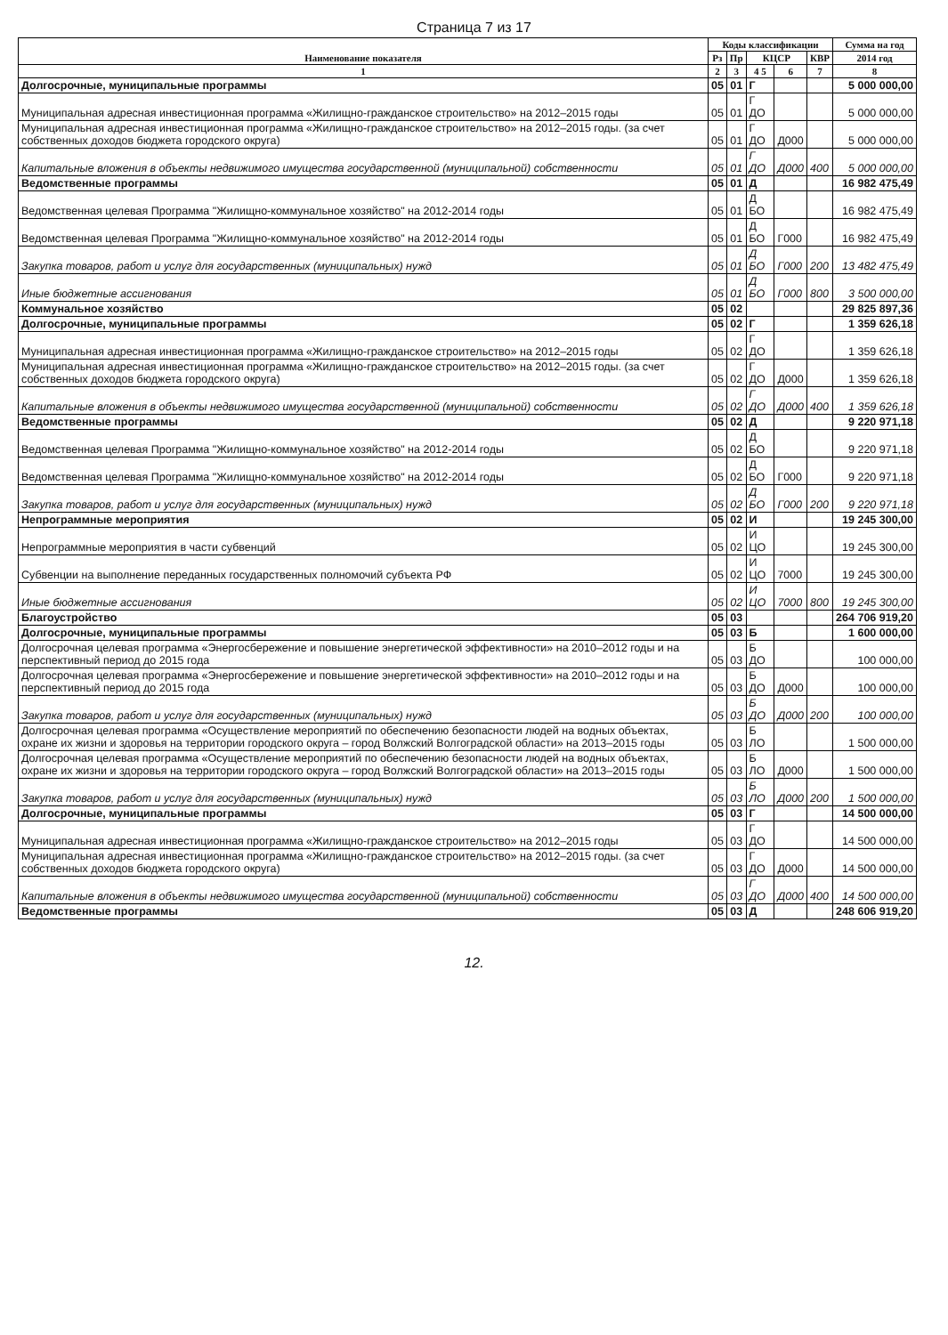Страница 7 из 17
| Наименование показателя | Коды классификации | | | | | Сумма на год |
| --- | --- | --- | --- | --- | --- | --- |
| | Рз | Пр | КЦСР | | КВР | 2014 год |
| 1 | 2 | 3 | 4 5 | 6 | 7 | 8 |
| Долгосрочные, муниципальные программы | 05 | 01 | Г | | | 5 000 000,00 |
| Муниципальная адресная инвестиционная программа «Жилищно-гражданское строительство» на 2012–2015 годы | 05 | 01 | Г ДО | | | 5 000 000,00 |
| Муниципальная адресная инвестиционная программа «Жилищно-гражданское строительство» на 2012–2015 годы. (за счет собственных доходов бюджета городского округа) | 05 | 01 | Г ДО | Д000 | | 5 000 000,00 |
| Капитальные вложения в объекты недвижимого имущества государственной (муниципальной) собственности | 05 | 01 | Г ДО | Д000 | 400 | 5 000 000,00 |
| Ведомственные программы | 05 | 01 | Д | | | 16 982 475,49 |
| Ведомственная целевая Программа "Жилищно-коммунальное хозяйство" на 2012-2014 годы | 05 | 01 | Д БО | | | 16 982 475,49 |
| Ведомственная целевая Программа "Жилищно-коммунальное хозяйство" на 2012-2014 годы | 05 | 01 | Д БО | Г000 | | 16 982 475,49 |
| Закупка товаров, работ и услуг для государственных (муниципальных) нужд | 05 | 01 | Д БО | Г000 | 200 | 13 482 475,49 |
| Иные бюджетные ассигнования | 05 | 01 | Д БО | Г000 | 800 | 3 500 000,00 |
| Коммунальное хозяйство | 05 | 02 | | | | 29 825 897,36 |
| Долгосрочные, муниципальные программы | 05 | 02 | Г | | | 1 359 626,18 |
| Муниципальная адресная инвестиционная программа «Жилищно-гражданское строительство» на 2012–2015 годы | 05 | 02 | Г ДО | | | 1 359 626,18 |
| Муниципальная адресная инвестиционная программа «Жилищно-гражданское строительство» на 2012–2015 годы. (за счет собственных доходов бюджета городского округа) | 05 | 02 | Г ДО | Д000 | | 1 359 626,18 |
| Капитальные вложения в объекты недвижимого имущества государственной (муниципальной) собственности | 05 | 02 | Г ДО | Д000 | 400 | 1 359 626,18 |
| Ведомственные программы | 05 | 02 | Д | | | 9 220 971,18 |
| Ведомственная целевая Программа "Жилищно-коммунальное хозяйство" на 2012-2014 годы | 05 | 02 | Д БО | | | 9 220 971,18 |
| Ведомственная целевая Программа "Жилищно-коммунальное хозяйство" на 2012-2014 годы | 05 | 02 | Д БО | Г000 | | 9 220 971,18 |
| Закупка товаров, работ и услуг для государственных (муниципальных) нужд | 05 | 02 | Д БО | Г000 | 200 | 9 220 971,18 |
| Непрограммные мероприятия | 05 | 02 | И | | | 19 245 300,00 |
| Непрограммные мероприятия в части субвенций | 05 | 02 | И ЦО | | | 19 245 300,00 |
| Субвенции на выполнение переданных государственных полномочий субъекта РФ | 05 | 02 | И ЦО | 7000 | | 19 245 300,00 |
| Иные бюджетные ассигнования | 05 | 02 | И ЦО | 7000 | 800 | 19 245 300,00 |
| Благоустройство | 05 | 03 | | | | 264 706 919,20 |
| Долгосрочные, муниципальные программы | 05 | 03 | Б | | | 1 600 000,00 |
| Долгосрочная целевая программа «Энергосбережение и повышение энергетической эффективности» на 2010–2012 годы и на перспективный период до 2015 года | 05 | 03 | Б ДО | | | 100 000,00 |
| Долгосрочная целевая программа «Энергосбережение и повышение энергетической эффективности» на 2010–2012 годы и на перспективный период до 2015 года | 05 | 03 | Б ДО | Д000 | | 100 000,00 |
| Закупка товаров, работ и услуг для государственных (муниципальных) нужд | 05 | 03 | Б ДО | Д000 | 200 | 100 000,00 |
| Долгосрочная целевая программа «Осуществление мероприятий по обеспечению безопасности людей на водных объектах, охране их жизни и здоровья на территории городского округа – город Волжский Волгоградской области» на 2013–2015 годы | 05 | 03 | Б ЛО | | | 1 500 000,00 |
| Долгосрочная целевая программа «Осуществление мероприятий по обеспечению безопасности людей на водных объектах, охране их жизни и здоровья на территории городского округа – город Волжский Волгоградской области» на 2013–2015 годы | 05 | 03 | Б ЛО | Д000 | | 1 500 000,00 |
| Закупка товаров, работ и услуг для государственных (муниципальных) нужд | 05 | 03 | Б ЛО | Д000 | 200 | 1 500 000,00 |
| Долгосрочные, муниципальные программы | 05 | 03 | Г | | | 14 500 000,00 |
| Муниципальная адресная инвестиционная программа «Жилищно-гражданское строительство» на 2012–2015 годы | 05 | 03 | Г ДО | | | 14 500 000,00 |
| Муниципальная адресная инвестиционная программа «Жилищно-гражданское строительство» на 2012–2015 годы. (за счет собственных доходов бюджета городского округа) | 05 | 03 | Г ДО | Д000 | | 14 500 000,00 |
| Капитальные вложения в объекты недвижимого имущества государственной (муниципальной) собственности | 05 | 03 | Г ДО | Д000 | 400 | 14 500 000,00 |
| Ведомственные программы | 05 | 03 | Д | | | 248 606 919,20 |
12.